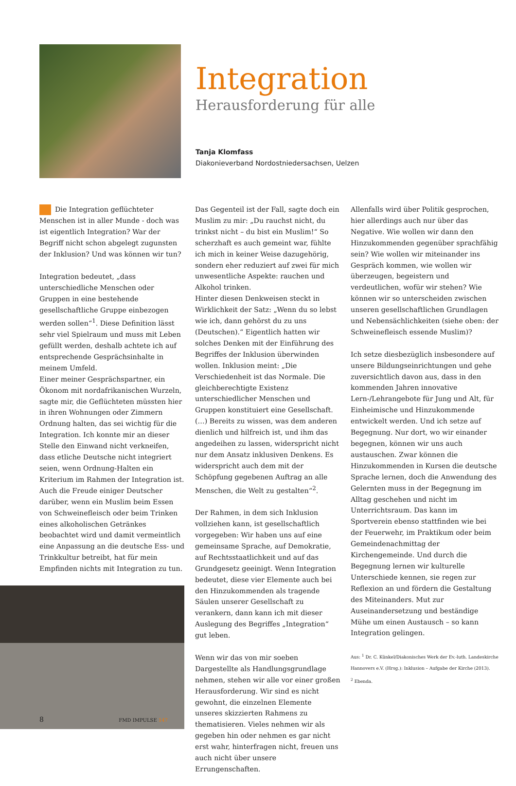Integration
Herausforderung für alle
Tanja Klomfass
Diakonieverband Nordostniedersachsen, Uelzen
Die Integration geflüchteter Menschen ist in aller Munde - doch was ist eigentlich Integration? War der Begriff nicht schon abgelegt zugunsten der Inklusion? Und was können wir tun?
Integration bedeutet, „dass unterschiedliche Menschen oder Gruppen in eine bestehende gesellschaftliche Gruppe einbezogen werden sollen“<sup>1</sup>. Diese Definition lässt sehr viel Spielraum und muss mit Leben gefüllt werden, deshalb achtete ich auf entsprechende Gesprächsinhalte in meinem Umfeld.
Einer meiner Gesprächspartner, ein Ökonom mit nordafrikanischen Wurzeln, sagte mir, die Geflüchteten müssten hier in ihren Wohnungen oder Zimmern Ordnung halten, das sei wichtig für die Integration. Ich konnte mir an dieser Stelle den Einwand nicht verkneifen, dass etliche Deutsche nicht integriert seien, wenn Ordnung-Halten ein Kriterium im Rahmen der Integration ist. Auch die Freude einiger Deutscher darüber, wenn ein Muslim beim Essen von Schweinefleisch oder beim Trinken eines alkoholischen Getränkes beobachtet wird und damit vermeintlich eine Anpassung an die deutsche Ess- und Trinkkultur betreibt, hat für mein Empfinden nichts mit Integration zu tun.
Das Gegenteil ist der Fall, sagte doch ein Muslim zu mir: „Du rauchst nicht, du trinkst nicht – du bist ein Muslim!“ So scherzhaft es auch gemeint war, fühlte ich mich in keiner Weise dazugehörig, sondern eher reduziert auf zwei für mich unwesentliche Aspekte: rauchen und Alkohol trinken.
Hinter diesen Denkweisen steckt in Wirklichkeit der Satz: „Wenn du so lebst wie ich, dann gehörst du zu uns (Deutschen).“ Eigentlich hatten wir solches Denken mit der Einführung des Begriffes der Inklusion überwinden wollen. Inklusion meint: „Die Verschiedenheit ist das Normale. Die gleichberechtigte Existenz unterschiedlicher Menschen und Gruppen konstituiert eine Gesellschaft. (…) Bereits zu wissen, was dem anderen dienlich und hilfreich ist, und ihm das angedeihen zu lassen, widerspricht nicht nur dem Ansatz inklusiven Denkens. Es widerspricht auch dem mit der Schöpfung gegebenen Auftrag an alle Menschen, die Welt zu gestalten“<sup>2</sup>.
Der Rahmen, in dem sich Inklusion vollziehen kann, ist gesellschaftlich vorgegeben: Wir haben uns auf eine gemeinsame Sprache, auf Demokratie, auf Rechtsstaatlichkeit und auf das Grundgesetz geeinigt. Wenn Integration bedeutet, diese vier Elemente auch bei den Hinzukommenden als tragende Säulen unserer Gesellschaft zu verankern, dann kann ich mit dieser Auslegung des Begriffes „Integration“ gut leben.
Wenn wir das von mir soeben Dargestellte als Handlungsgrundlage nehmen, stehen wir alle vor einer großen Herausforderung. Wir sind es nicht gewohnt, die einzelnen Elemente unseres skizzierten Rahmens zu thematisieren. Vieles nehmen wir als gegeben hin oder nehmen es gar nicht erst wahr, hinterfragen nicht, freuen uns auch nicht über unsere Errungenschaften.
Allenfalls wird über Politik gesprochen, hier allerdings auch nur über das Negative. Wie wollen wir dann den Hinzukommenden gegenüber sprachfähig sein? Wie wollen wir miteinander ins Gespräch kommen, wie wollen wir überzeugen, begeistern und verdeutlichen, wofür wir stehen? Wie können wir so unterscheiden zwischen unseren gesellschaftlichen Grundlagen und Nebensächlichkeiten (siehe oben: der Schweinefleisch essende Muslim)?
Ich setze diesbezüglich insbesondere auf unsere Bildungseinrichtungen und gehe zuversichtlich davon aus, dass in den kommenden Jahren innovative Lern-/Lehrangebote für Jung und Alt, für Einheimische und Hinzukommende entwickelt werden. Und ich setze auf Begegnung. Nur dort, wo wir einander begegnen, können wir uns auch austauschen. Zwar können die Hinzukommenden in Kursen die deutsche Sprache lernen, doch die Anwendung des Gelernten muss in der Begegnung im Alltag geschehen und nicht im Unterrichtsraum. Das kann im Sportverein ebenso stattfinden wie bei der Feuerwehr, im Praktikum oder beim Gemeindenachmittag der Kirchengemeinde. Und durch die Begegnung lernen wir kulturelle Unterschiede kennen, sie regen zur Reflexion an und fördern die Gestaltung des Miteinanders. Mut zur Auseinandersetzung und beständige Mühe um einen Austausch – so kann Integration gelingen.
Aus: <sup>1</sup> Dr. C. Künkel/Diakonisches Werk der Ev.-luth. Landeskirche Hannovers e.V. (Hrsg.): Inklusion – Aufgabe der Kirche (2013).
<sup>2</sup> Ebenda.
8 FMD IMPULSE 147